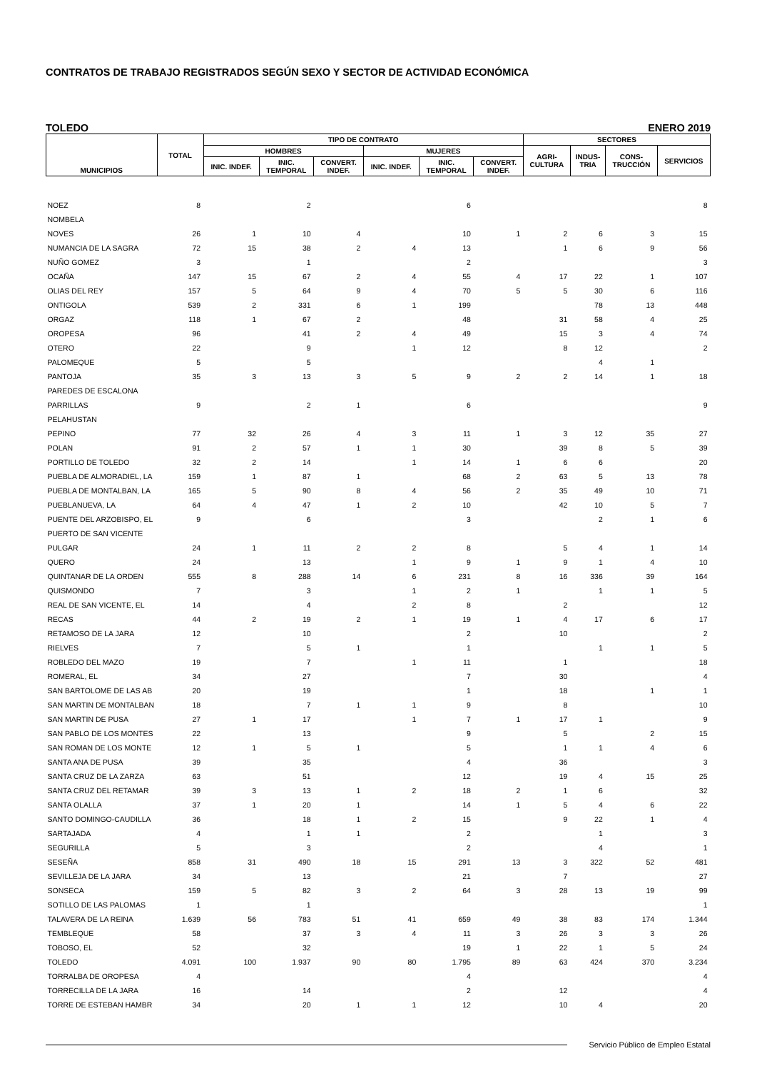CONTRATOS DE TRABAJO REGISTRADOS SEGÚN SEXO Y SECTOR DE ACTIVIDAD ECONÓMICA
TOLEDO ENERO 2019
| MUNICIPIOS | TOTAL | TIPO DE CONTRATO | | | | | | SECTORES | | | |
| --- | --- | --- | --- | --- | --- | --- | --- | --- | --- | --- | --- |
| | | HOMBRES | | | MUJERES | | | AGRI- CULTURA | INDUS- TRIA | CONS- TRUCCIÓN | SERVICIOS |
| | | INIC. INDEF. | INIC. TEMPORAL | CONVERT. INDEF. | INIC. INDEF. | INIC. TEMPORAL | CONVERT. INDEF. | | | | |
| NOEZ | 8 | | 2 | | | 6 | | | | | 8 |
| NOMBELA | | | | | | | | | | | |
| NOVES | 26 | 1 | 10 | 4 | | 10 | 1 | 2 | 6 | 3 | 15 |
| NUMANCIA DE LA SAGRA | 72 | 15 | 38 | 2 | 4 | 13 | | 1 | 6 | 9 | 56 |
| NUÑO GOMEZ | 3 | | 1 | | | 2 | | | | | 3 |
| OCAÑA | 147 | 15 | 67 | 2 | 4 | 55 | 4 | 17 | 22 | 1 | 107 |
| OLIAS DEL REY | 157 | 5 | 64 | 9 | 4 | 70 | 5 | 5 | 30 | 6 | 116 |
| ONTIGOLA | 539 | 2 | 331 | 6 | 1 | 199 | | | 78 | 13 | 448 |
| ORGAZ | 118 | 1 | 67 | 2 | | 48 | | 31 | 58 | 4 | 25 |
| OROPESA | 96 | | 41 | 2 | 4 | 49 | | 15 | 3 | 4 | 74 |
| OTERO | 22 | | 9 | | 1 | 12 | | 8 | 12 | | 2 |
| PALOMEQUE | 5 | | 5 | | | | | | 4 | 1 | |
| PANTOJA | 35 | 3 | 13 | 3 | 5 | 9 | 2 | 2 | 14 | 1 | 18 |
| PAREDES DE ESCALONA | | | | | | | | | | | |
| PARRILLAS | 9 | | 2 | 1 | | 6 | | | | | 9 |
| PELAHUSTAN | | | | | | | | | | | |
| PEPINO | 77 | 32 | 26 | 4 | 3 | 11 | 1 | 3 | 12 | 35 | 27 |
| POLAN | 91 | 2 | 57 | 1 | 1 | 30 | | 39 | 8 | 5 | 39 |
| PORTILLO DE TOLEDO | 32 | 2 | 14 | | 1 | 14 | 1 | 6 | 6 | | 20 |
| PUEBLA DE ALMORADIEL, LA | 159 | 1 | 87 | 1 | | 68 | 2 | 63 | 5 | 13 | 78 |
| PUEBLA DE MONTALBAN, LA | 165 | 5 | 90 | 8 | 4 | 56 | 2 | 35 | 49 | 10 | 71 |
| PUEBLANUEVA, LA | 64 | 4 | 47 | 1 | 2 | 10 | | 42 | 10 | 5 | 7 |
| PUENTE DEL ARZOBISPO, EL | 9 | | 6 | | | 3 | | | 2 | 1 | 6 |
| PUERTO DE SAN VICENTE | | | | | | | | | | | |
| PULGAR | 24 | 1 | 11 | 2 | 2 | 8 | | 5 | 4 | 1 | 14 |
| QUERO | 24 | | 13 | | 1 | 9 | 1 | 9 | 1 | 4 | 10 |
| QUINTANAR DE LA ORDEN | 555 | 8 | 288 | 14 | 6 | 231 | 8 | 16 | 336 | 39 | 164 |
| QUISMONDO | 7 | | 3 | | 1 | 2 | 1 | | 1 | 1 | 5 |
| REAL DE SAN VICENTE, EL | 14 | | 4 | | 2 | 8 | | 2 | | | 12 |
| RECAS | 44 | 2 | 19 | 2 | 1 | 19 | 1 | 4 | 17 | 6 | 17 |
| RETAMOSO DE LA JARA | 12 | | 10 | | | 2 | | 10 | | | 2 |
| RIELVES | 7 | | 5 | 1 | | 1 | | | 1 | 1 | 5 |
| ROBLEDO DEL MAZO | 19 | | 7 | | 1 | 11 | | 1 | | | 18 |
| ROMERAL, EL | 34 | | 27 | | | 7 | | 30 | | | 4 |
| SAN BARTOLOME DE LAS AB | 20 | | 19 | | | 1 | | 18 | | 1 | 1 |
| SAN MARTIN DE MONTALBAN | 18 | | 7 | 1 | 1 | 9 | | 8 | | | 10 |
| SAN MARTIN DE PUSA | 27 | 1 | 17 | | 1 | 7 | 1 | 17 | 1 | | 9 |
| SAN PABLO DE LOS MONTES | 22 | | 13 | | | 9 | | 5 | | 2 | 15 |
| SAN ROMAN DE LOS MONTE | 12 | 1 | 5 | 1 | | 5 | | 1 | 1 | 4 | 6 |
| SANTA ANA DE PUSA | 39 | | 35 | | | 4 | | 36 | | | 3 |
| SANTA CRUZ DE LA ZARZA | 63 | | 51 | | | 12 | | 19 | 4 | 15 | 25 |
| SANTA CRUZ DEL RETAMAR | 39 | 3 | 13 | 1 | 2 | 18 | 2 | 1 | 6 | | 32 |
| SANTA OLALLA | 37 | 1 | 20 | 1 | | 14 | 1 | 5 | 4 | 6 | 22 |
| SANTO DOMINGO-CAUDILLA | 36 | | 18 | 1 | 2 | 15 | | 9 | 22 | 1 | 4 |
| SARTAJADA | 4 | | 1 | 1 | | 2 | | | 1 | | 3 |
| SEGURILLA | 5 | | 3 | | | 2 | | | 4 | | 1 |
| SESEÑA | 858 | 31 | 490 | 18 | 15 | 291 | 13 | 3 | 322 | 52 | 481 |
| SEVILLEJA DE LA JARA | 34 | | 13 | | | 21 | | 7 | | | 27 |
| SONSECA | 159 | 5 | 82 | 3 | 2 | 64 | 3 | 28 | 13 | 19 | 99 |
| SOTILLO DE LAS PALOMAS | 1 | | 1 | | | | | | | | 1 |
| TALAVERA DE LA REINA | 1.639 | 56 | 783 | 51 | 41 | 659 | 49 | 38 | 83 | 174 | 1.344 |
| TEMBLEQUE | 58 | | 37 | 3 | 4 | 11 | 3 | 26 | 3 | 3 | 26 |
| TOBOSO, EL | 52 | | 32 | | | 19 | 1 | 22 | 1 | 5 | 24 |
| TOLEDO | 4.091 | 100 | 1.937 | 90 | 80 | 1.795 | 89 | 63 | 424 | 370 | 3.234 |
| TORRALBA DE OROPESA | 4 | | | | | 4 | | | | | 4 |
| TORRECILLA DE LA JARA | 16 | | 14 | | | 2 | | 12 | | | 4 |
| TORRE DE ESTEBAN HAMBR | 34 | | 20 | 1 | 1 | 12 | | 10 | 4 | | 20 |
Servicio Público de Empleo Estatal